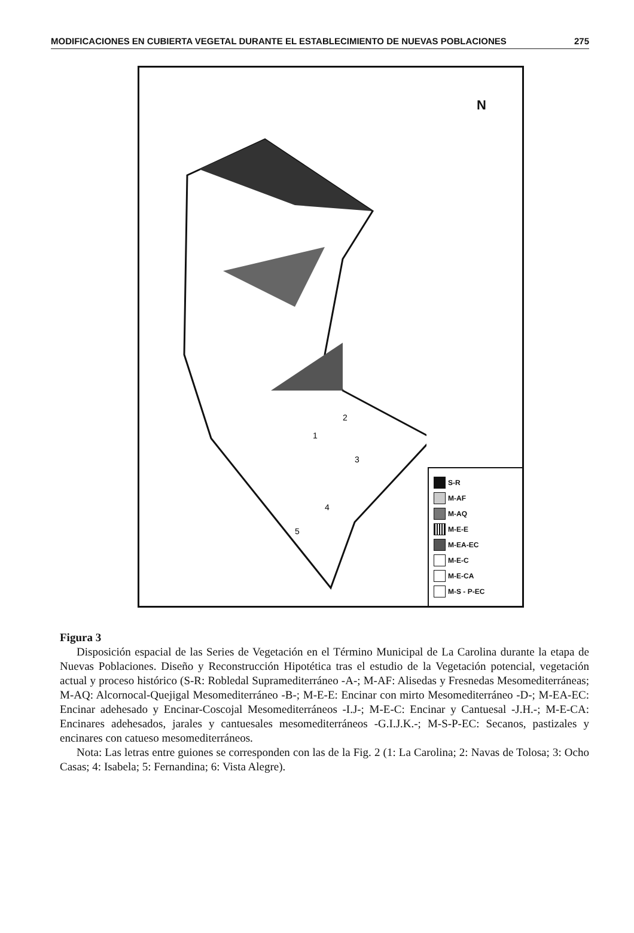MODIFICACIONES EN CUBIERTA VEGETAL DURANTE EL ESTABLECIMIENTO DE NUEVAS POBLACIONES 275
N
1
2
3
4
5
S-R
M-AF
M-AQ
M-E-E
M-EA-EC
M-E-C
M-E-CA
M-S - P-EC
Figura 3
Disposición espacial de las Series de Vegetación en el Término Municipal de La Carolina durante la etapa de Nuevas Poblaciones. Diseño y Reconstrucción Hipotética tras el estudio de la Vegetación potencial, vegetación actual y proceso histórico (S-R: Robledal Supramediterráneo -A-; M-AF: Alisedas y Fresnedas Mesomediterráneas; M-AQ: Alcornocal-Quejigal Mesomediterráneo -B-; M-E-E: Encinar con mirto Mesomediterráneo -D-; M-EA-EC: Encinar adehesado y Encinar-Coscojal Mesomediterráneos -I.J-; M-E-C: Encinar y Cantuesal -J.H.-; M-E-CA: Encinares adehesados, jarales y cantuesales mesomediterráneos -G.I.J.K.-; M-S-P-EC: Secanos, pastizales y encinares con catueso mesomediterráneos.
Nota: Las letras entre guiones se corresponden con las de la Fig. 2 (1: La Carolina; 2: Navas de Tolosa; 3: Ocho Casas; 4: Isabela; 5: Fernandina; 6: Vista Alegre).